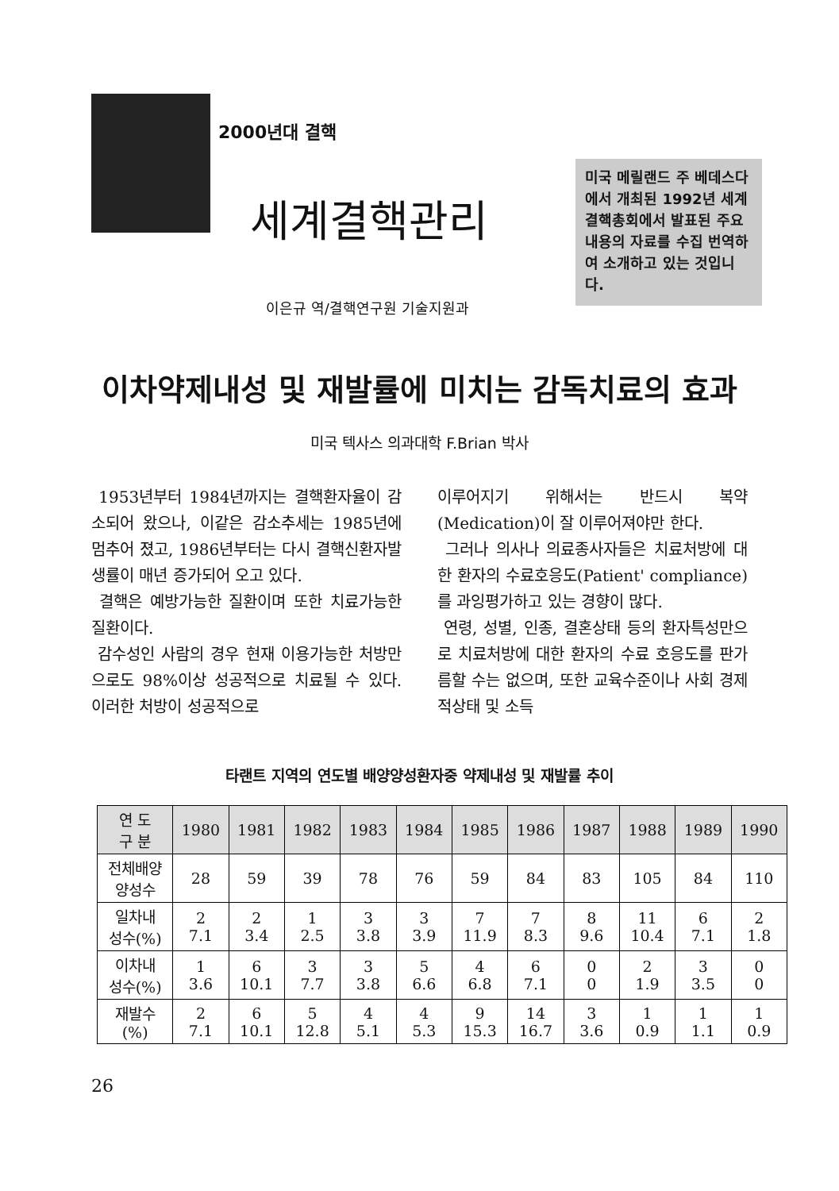2000년대 결핵
세계결핵관리
이은규 역/결핵연구원 기술지원과
미국 메릴랜드 주 베데스다에서 개최된 1992년 세계결핵총회에서 발표된 주요 내용의 자료를 수집 번역하여 소개하고 있는 것입니다.
이차약제내성 및 재발률에 미치는 감독치료의 효과
미국 텍사스 의과대학 F.Brian 박사
1953년부터 1984년까지는 결핵환자율이 감소되어 왔으나, 이같은 감소추세는 1985년에 멈추어 졌고, 1986년부터는 다시 결핵신환자발생률이 매년 증가되어 오고 있다.
결핵은 예방가능한 질환이며 또한 치료가능한 질환이다.
감수성인 사람의 경우 현재 이용가능한 처방만으로도 98%이상 성공적으로 치료될 수 있다. 이러한 처방이 성공적으로
이루어지기 위해서는 반드시 복약(Medication)이 잘 이루어져야만 한다.
그러나 의사나 의료종사자들은 치료처방에 대한 환자의 수료호응도(Patient' compliance)를 과잉평가하고 있는 경향이 많다.
연령, 성별, 인종, 결혼상태 등의 환자특성만으로 치료처방에 대한 환자의 수료 호응도를 판가름할 수는 없으며, 또한 교육수준이나 사회 경제적상태 및 소득
타랜트 지역의 연도별 배양양성환자중 약제내성 및 재발률 추이
| 연 도 구 분 | 1980 | 1981 | 1982 | 1983 | 1984 | 1985 | 1986 | 1987 | 1988 | 1989 | 1990 |
| --- | --- | --- | --- | --- | --- | --- | --- | --- | --- | --- | --- |
| 전체배양 양성수 | 28 | 59 | 39 | 78 | 76 | 59 | 84 | 83 | 105 | 84 | 110 |
| 일차내 성수(%) | 2 7.1 | 2 3.4 | 1 2.5 | 3 3.8 | 3 3.9 | 7 11.9 | 7 8.3 | 8 9.6 | 11 10.4 | 6 7.1 | 2 1.8 |
| 이차내 성수(%) | 1 3.6 | 6 10.1 | 3 7.7 | 3 3.8 | 5 6.6 | 4 6.8 | 6 7.1 | 0 0 | 2 1.9 | 3 3.5 | 0 0 |
| 재발수 (%) | 2 7.1 | 6 10.1 | 5 12.8 | 4 5.1 | 4 5.3 | 9 15.3 | 14 16.7 | 3 3.6 | 1 0.9 | 1 1.1 | 1 0.9 |
26